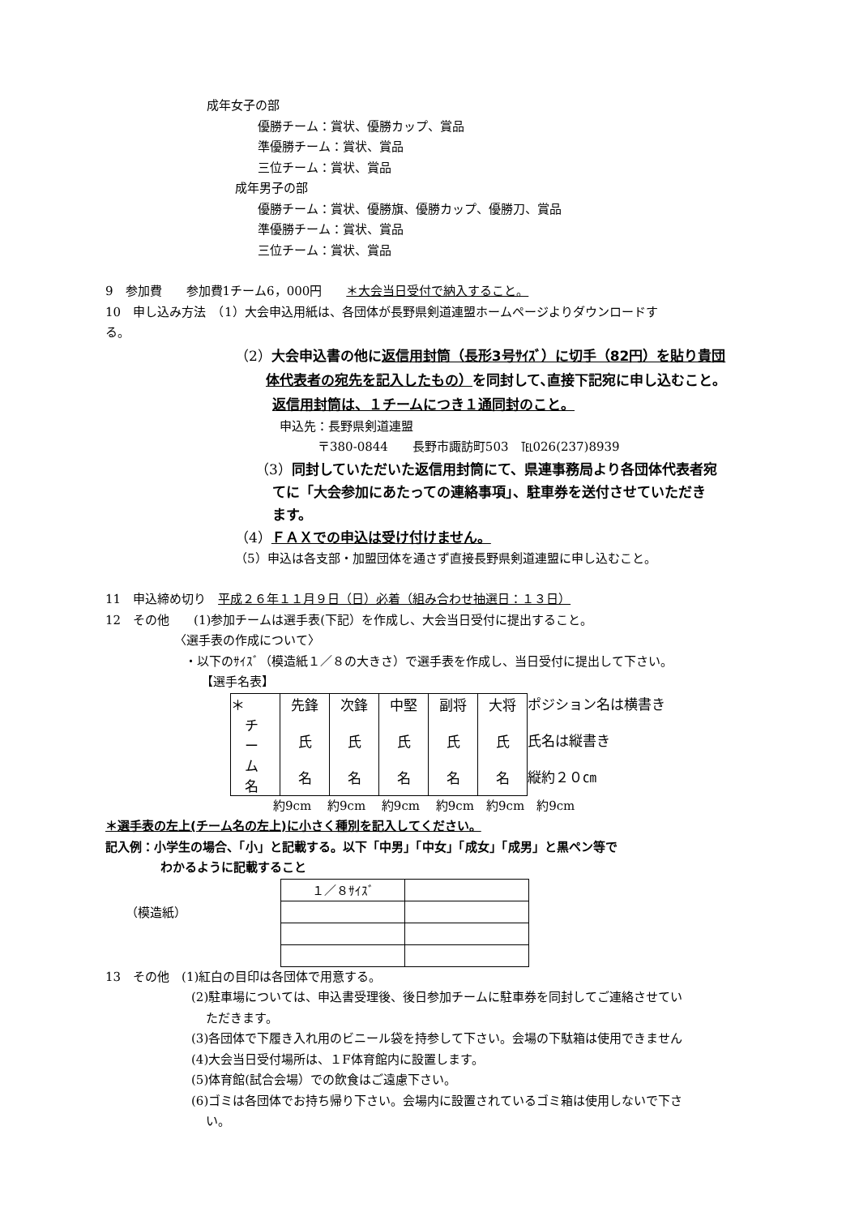成年女子の部
優勝チーム：賞状、優勝カップ、賞品
準優勝チーム：賞状、賞品
三位チーム：賞状、賞品
成年男子の部
優勝チーム：賞状、優勝旗、優勝カップ、優勝刀、賞品
準優勝チーム：賞状、賞品
三位チーム：賞状、賞品
9　参加費　　参加費1チーム6，000円　　＊大会当日受付で納入すること。
10　申し込み方法　（1）大会申込用紙は、各団体が長野県剣道連盟ホームページよりダウンロードす
る。
（2）大会申込書の他に返信用封筒（長形3号ｻｲｽﾞ）に切手（82円）を貼り貴団
体代表者の宛先を記入したもの）を同封して､直接下記宛に申し込むこと。
返信用封筒は、１チームにつき１通同封のこと。
申込先：長野県剣道連盟
〒380-0844　　長野市諏訪町503　℡026(237)8939
（3）同封していただいた返信用封筒にて、県連事務局より各団体代表者宛
てに「大会参加にあたっての連絡事項」、駐車券を送付させていただき
ます。
（4）ＦＡＸでの申込は受け付けません。
（5）申込は各支部・加盟団体を通さず直接長野県剣道連盟に申し込むこと。
11　申込締め切り　平成２６年１１月９日（日）必着（組み合わせ抽選日：１３日）
12　その他　　(1)参加チームは選手表(下記）を作成し、大会当日受付に提出すること。
〈選手表の作成について〉
・以下のｻｲｽﾞ（模造紙１／８の大きさ）で選手表を作成し、当日受付に提出して下さい。
【選手名表】
| ＊ チ ー ム 名 | 先鋒 氏 名 | 次鋒 氏 名 | 中堅 氏 名 | 副将 氏 名 | 大将 氏 名 | ポジション名は横書き 氏名は縦書き 縦約２０㎝ |
約9cm　 約9cm　 約9cm　 約9cm　約9cm　約9cm
＊選手表の左上(チーム名の左上)に小さく種別を記入してください。
記入例：小学生の場合、「小」と記載する。以下「中男」「中女」「成女」「成男」と黒ペン等で
わかるように記載すること
（模造紙）
| １／８ｻｲｽﾞ | |
13　その他　(1)紅白の目印は各団体で用意する。
(2)駐車場については、申込書受理後、後日参加チームに駐車券を同封してご連絡させてい
ただきます。
(3)各団体で下履き入れ用のビニール袋を持参して下さい。会場の下駄箱は使用できません
(4)大会当日受付場所は、１F体育館内に設置します。
(5)体育館(試合会場）での飲食はご遠慮下さい。
(6)ゴミは各団体でお持ち帰り下さい。会場内に設置されているゴミ箱は使用しないで下さ
い。